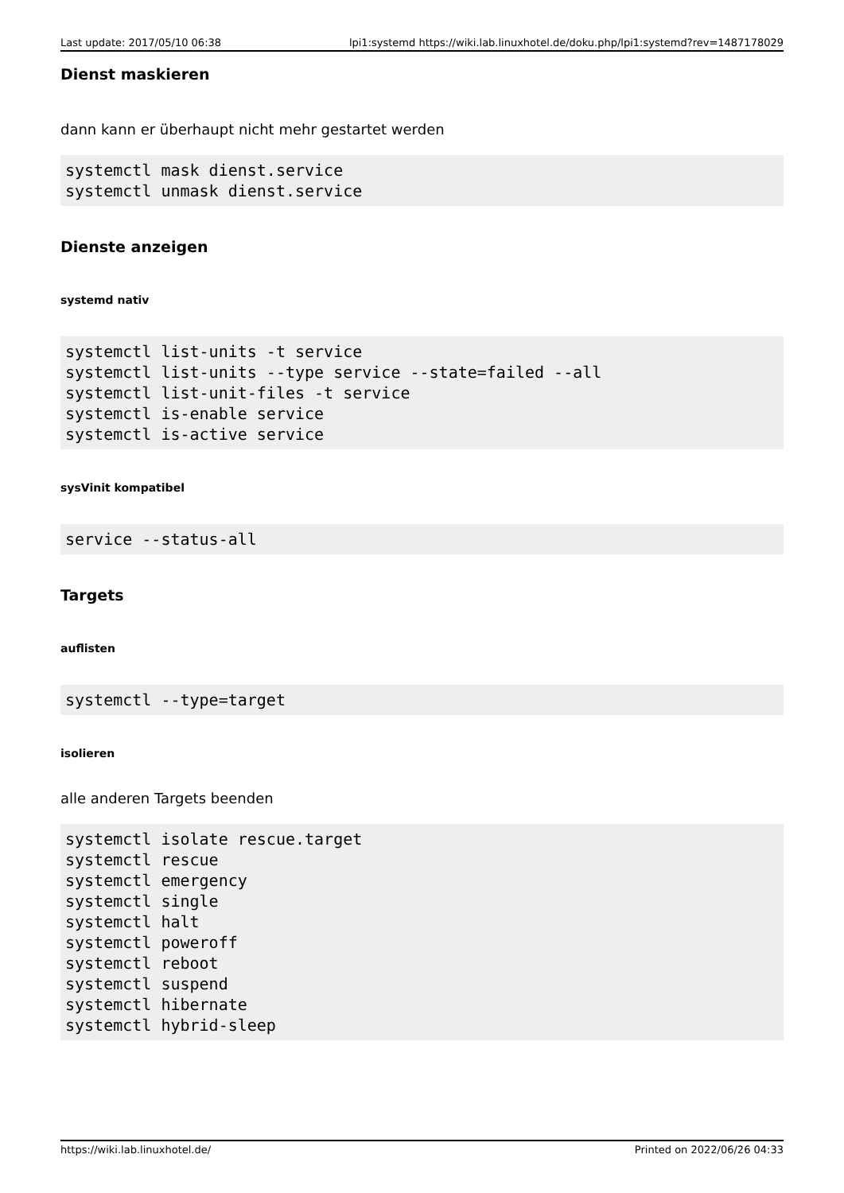Last update: 2017/05/10 06:38 lpi1:systemd https://wiki.lab.linuxhotel.de/doku.php/lpi1:systemd?rev=1487178029
Dienst maskieren
dann kann er überhaupt nicht mehr gestartet werden
systemctl mask dienst.service
systemctl unmask dienst.service
Dienste anzeigen
systemd nativ
systemctl list-units -t service
systemctl list-units --type service --state=failed --all
systemctl list-unit-files -t service
systemctl is-enable service
systemctl is-active service
sysVinit kompatibel
service --status-all
Targets
auflisten
systemctl --type=target
isolieren
alle anderen Targets beenden
systemctl isolate rescue.target
systemctl rescue
systemctl emergency
systemctl single
systemctl halt
systemctl poweroff
systemctl reboot
systemctl suspend
systemctl hibernate
systemctl hybrid-sleep
https://wiki.lab.linuxhotel.de/ Printed on 2022/06/26 04:33